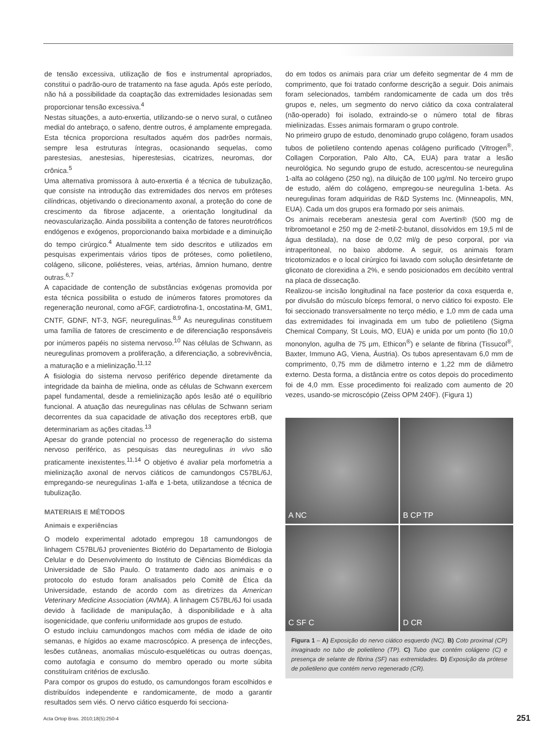de tensão excessiva, utilização de fios e instrumental apropriados, constitui o padrão-ouro de tratamento na fase aguda. Após este período, não há a possibilidade da coaptação das extremidades lesionadas sem proporcionar tensão excessiva.<sup>4</sup>
Nestas situações, a auto-enxertia, utilizando-se o nervo sural, o cutâneo medial do antebraço, o safeno, dentre outros, é amplamente empregada. Esta técnica proporciona resultados aquém dos padrões normais, sempre lesa estruturas íntegras, ocasionando sequelas, como parestesias, anestesias, hiperestesias, cicatrizes, neuromas, dor crônica.<sup>5</sup>
Uma alternativa promissora à auto-enxertia é a técnica de tubulização, que consiste na introdução das extremidades dos nervos em próteses cilíndricas, objetivando o direcionamento axonal, a proteção do cone de crescimento da fibrose adjacente, a orientação longitudinal da neovascularização. Ainda possibilita a contenção de fatores neurotróficos endógenos e exógenos, proporcionando baixa morbidade e a diminuição do tempo cirúrgico.<sup>4</sup> Atualmente tem sido descritos e utilizados em pesquisas experimentais vários tipos de próteses, como polietileno, colágeno, silicone, poliésteres, veias, artérias, âmnion humano, dentre outras.<sup>6,7</sup>
A capacidade de contenção de substâncias exógenas promovida por esta técnica possibilita o estudo de inúmeros fatores promotores da regeneração neuronal, como aFGF, cardiotrofina-1, oncostatina-M, GM1, CNTF, GDNF, NT-3, NGF, neuregulinas.<sup>8,9</sup> As neuregulinas constituem uma família de fatores de crescimento e de diferenciação responsáveis por inúmeros papéis no sistema nervoso.<sup>10</sup> Nas células de Schwann, as neuregulinas promovem a proliferação, a diferenciação, a sobrevivência, a maturação e a mielinização.<sup>11,12</sup>
A fisiologia do sistema nervoso periférico depende diretamente da integridade da bainha de mielina, onde as células de Schwann exercem papel fundamental, desde a remielinização após lesão até o equilíbrio funcional. A atuação das neuregulinas nas células de Schwann seriam decorrentes da sua capacidade de ativação dos receptores erbB, que determinariam as ações citadas.<sup>13</sup>
Apesar do grande potencial no processo de regeneração do sistema nervoso periférico, as pesquisas das neuregulinas in vivo são praticamente inexistentes.<sup>11,14</sup> O objetivo é avaliar pela morfometria a mielinização axonal de nervos ciáticos de camundongos C57BL/6J, empregando-se neuregulinas 1-alfa e 1-beta, utilizandose a técnica de tubulização.
MATERIAIS E MÉTODOS
Animais e experiências
O modelo experimental adotado empregou 18 camundongos de linhagem C57BL/6J provenientes Biotério do Departamento de Biologia Celular e do Desenvolvimento do Instituto de Ciências Biomédicas da Universidade de São Paulo. O tratamento dado aos animais e o protocolo do estudo foram analisados pelo Comitê de Ética da Universidade, estando de acordo com as diretrizes da American Veterinary Medicine Association (AVMA). A linhagem C57BL/6J foi usada devido à facilidade de manipulação, à disponibilidade e à alta isogenicidade, que conferiu uniformidade aos grupos de estudo.
O estudo incluiu camundongos machos com média de idade de oito semanas, e hígidos ao exame macroscópico. A presença de infecções, lesões cutâneas, anomalias músculo-esqueléticas ou outras doenças, como autofagia e consumo do membro operado ou morte súbita constituíram critérios de exclusão.
Para compor os grupos do estudo, os camundongos foram escolhidos e distribuídos independente e randomicamente, de modo a garantir resultados sem viés. O nervo ciático esquerdo foi secciona-
do em todos os animais para criar um defeito segmentar de 4 mm de comprimento, que foi tratado conforme descrição a seguir. Dois animais foram selecionados, também randomicamente de cada um dos três grupos e, neles, um segmento do nervo ciático da coxa contralateral (não-operado) foi isolado, extraindo-se o número total de fibras mielinizadas. Esses animais formaram o grupo controle.
No primeiro grupo de estudo, denominado grupo colágeno, foram usados tubos de polietileno contendo apenas colágeno purificado (Vitrogen<sup>®</sup>, Collagen Corporation, Palo Alto, CA, EUA) para tratar a lesão neurológica. No segundo grupo de estudo, acrescentou-se neuregulina 1-alfa ao colágeno (250 ng), na diluição de 100 μg/ml. No terceiro grupo de estudo, além do colágeno, empregou-se neuregulina 1-beta. As neuregulinas foram adquiridas de R&D Systems Inc. (Minneapolis, MN, EUA). Cada um dos grupos era formado por seis animais.
Os animais receberam anestesia geral com Avertin® (500 mg de tribromoetanol e 250 mg de 2-metil-2-butanol, dissolvidos em 19,5 ml de água destilada), na dose de 0,02 ml/g de peso corporal, por via intraperitoneal, no baixo abdome. A seguir, os animais foram tricotomizados e o local cirúrgico foi lavado com solução desinfetante de gliconato de clorexidina a 2%, e sendo posicionados em decúbito ventral na placa de dissecação.
Realizou-se incisão longitudinal na face posterior da coxa esquerda e, por divulsão do músculo bíceps femoral, o nervo ciático foi exposto. Ele foi seccionado transversalmente no terço médio, e 1,0 mm de cada uma das extremidades foi invaginada em um tubo de polietileno (Sigma Chemical Company, St Louis, MO, EUA) e unida por um ponto (fio 10,0 mononylon, agulha de 75 μm, Ethicon<sup>®</sup>) e selante de fibrina (Tissucol<sup>®</sup>, Baxter, Immuno AG, Viena, Áustria). Os tubos apresentavam 6,0 mm de comprimento, 0,75 mm de diâmetro interno e 1,22 mm de diâmetro externo. Desta forma, a distância entre os cotos depois do procedimento foi de 4,0 mm. Esse procedimento foi realizado com aumento de 20 vezes, usando-se microscópio (Zeiss OPM 240F). (Figura 1)
A NC
B CP TP
C SF C
D CR
Figura 1 – A) Exposição do nervo ciático esquerdo (NC). B) Coto proximal (CP) invaginado no tubo de polietileno (TP). C) Tubo que contém colágeno (C) e presença de selante de fibrina (SF) nas extremidades. D) Exposição da prótese de polietileno que contém nervo regenerado (CR).
Acta Ortop Bras. 2010;18(5):250-4 251